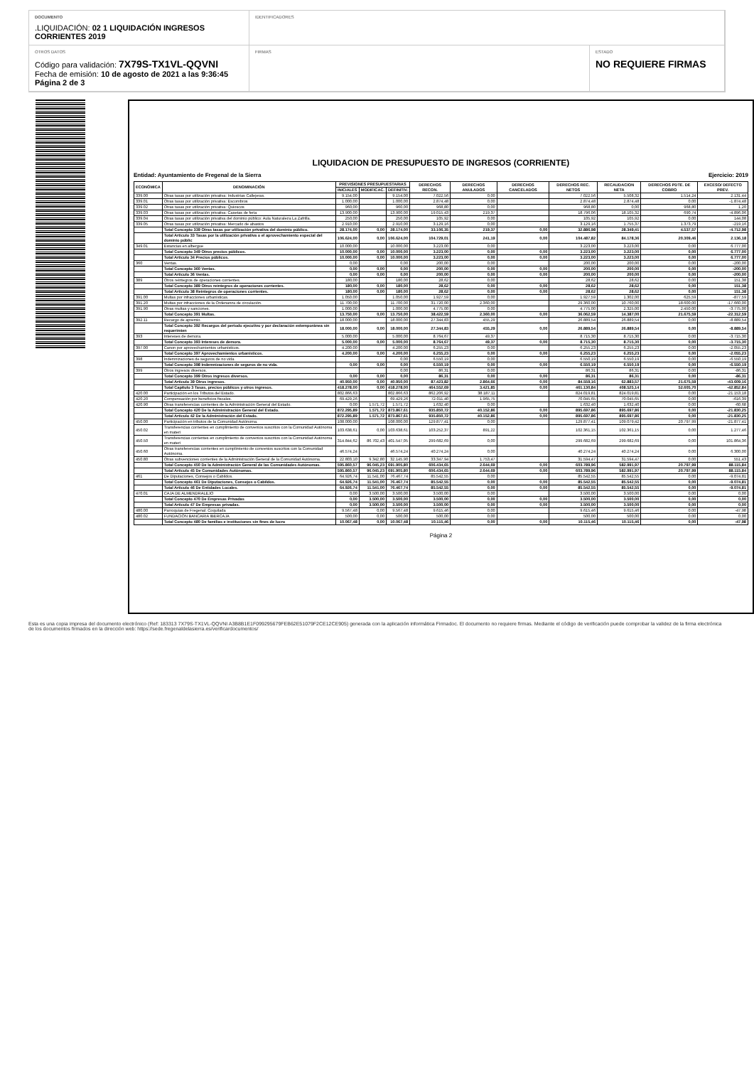DOCUMENTO
.LIQUIDACIÓN: 02 1 LIQUIDACIÓN INGRESOS CORRIENTES 2019
IDENTIFICADORES
OTROS DATOS
Código para validación: 7X79S-TX1VL-QQVNI
Fecha de emisión: 10 de agosto de 2021 a las 9:36:45
Página 2 de 3
FIRMAS
ESTADO
NO REQUIERE FIRMAS
LIQUIDACION DE PRESUPUESTO DE INGRESOS (CORRIENTE)
Entidad: Ayuntamiento de Fregenal de la Sierra Ejercicio: 2019
| ECONÓMICA | DENOMINACIÓN | PREVISIONES PRESUPUESTARIAS | | | DERECHOS RECON. | DERECHOS ANULADOS | DERECHOS CANCELADOS | DERECHOS REC. NETOS | RECAUDACION NETA | DERECHOS PDTE. DE COBRO | EXCESO/ DEFECTO PREV. |
| --- | --- | --- | --- | --- | --- | --- | --- | --- | --- | --- | --- |
| | | INICIALES | MODIFICAC. | DEFINITIV. | | | | | | | |
| 339.00 | Otras tasas por utilización privativa: Industrias Callejeras. | 9.154,00 | | 9.154,00 | 7.022,56 | 0,00 | | 7.022,56 | 5.508,32 | 1.514,24 | 2.131,44 |
| 339.01 | Otras tasas por utilización privativa: Escombros | 1.000,00 | | 1.000,00 | 2.874,48 | 0,00 | | 2.874,48 | 2.874,48 | 0,00 | -1.874,48 |
| 339.02 | Otras tasas por utilización privativa: Quioscos | 960,00 | | 960,00 | 968,80 | 0,00 | | 968,80 | 0,00 | 968,80 | 1,20 |
| 339.03 | Otras tasas por utilización privativa: Casetas de feria | 13.900,00 | | 13.900,00 | 19.015,43 | 219,37 | | 18.796,06 | 18.105,32 | 690,74 | -4.896,06 |
| 339.04 | Otras tasas por utilización privativa del dominio público: Aula Naturaleza La Zafrilla. | 250,00 | | 250,00 | 105,92 | 0,00 | | 105,92 | 105,92 | 0,00 | 144,08 |
| 339.05 | Otras tasas por utilización privativa: Mercado de abastos | 2.910,00 | | 2.910,00 | 3.129,16 | 0,00 | | 3.129,16 | 1.755,37 | 1.373,79 | -219,16 |
| | Total Concepto 339 Otras tasas por utilización privativa del dominio público. | 28.174,00 | 0,00 | 28.174,00 | 33.106,35 | 219,37 | 0,00 | 32.886,98 | 28.349,41 | 4.537,57 | -4.712,98 |
| | Total Artículo 33 Tasas por la utilización privativa o el aprovechamiento especial del dominio públic | 106.624,00 | 0,00 | 106.624,00 | 104.729,01 | 241,19 | 0,00 | 104.487,82 | 84.178,36 | 20.309,46 | 2.136,18 |
| 349.01 | Estancias en albergue | 10.000,00 | | 10.000,00 | 3.223,00 | 0,00 | | 3.223,00 | 3.223,00 | 0,00 | 6.777,00 |
| | Total Concepto 349 Otros precios públicos. | 10.000,00 | 0,00 | 10.000,00 | 3.223,00 | 0,00 | 0,00 | 3.223,00 | 3.223,00 | 0,00 | 6.777,00 |
| | Total Artículo 34 Precios públicos. | 10.000,00 | 0,00 | 10.000,00 | 3.223,00 | 0,00 | 0,00 | 3.223,00 | 3.223,00 | 0,00 | 6.777,00 |
| 360 | Ventas. | 0,00 | | 0,00 | 200,00 | 0,00 | | 200,00 | 200,00 | 0,00 | -200,00 |
| | Total Concepto 360 Ventas. | 0,00 | 0,00 | 0,00 | 200,00 | 0,00 | 0,00 | 200,00 | 200,00 | 0,00 | -200,00 |
| | Total Artículo 36 Ventas. | 0,00 | 0,00 | 0,00 | 200,00 | 0,00 | 0,00 | 200,00 | 200,00 | 0,00 | -200,00 |
| 389 | Otros reintegros de operaciones corrientes. | 180,00 | | 180,00 | 28,62 | 0,00 | | 28,62 | 28,62 | 0,00 | 151,38 |
| | Total Concepto 389 Otros reintegros de operaciones corrientes. | 180,00 | 0,00 | 180,00 | 28,62 | 0,00 | 0,00 | 28,62 | 28,62 | 0,00 | 151,38 |
| | Total Artículo 38 Reintegros de operaciones corrientes. | 180,00 | 0,00 | 180,00 | 28,62 | 0,00 | 0,00 | 28,62 | 28,62 | 0,00 | 151,38 |
| 391.00 | Multas por infracciones urbanísticas. | 1.050,00 | | 1.050,00 | 1.927,59 | 0,00 | | 1.927,59 | 1.302,00 | 625,59 | -877,59 |
| 391.20 | Multas por infracciones de la Ordenanza de circulación. | 11.700,00 | | 11.700,00 | 31.720,00 | 2.360,00 | | 29.360,00 | 10.760,00 | 18.600,00 | -17.660,00 |
| 391.90 | Otras multas y sanciones. | 1.000,00 | | 1.000,00 | 4.775,00 | 0,00 | | 4.775,00 | 2.325,00 | 2.450,00 | -3.775,00 |
| | Total Concepto 391 Multas. | 13.750,00 | 0,00 | 13.750,00 | 38.422,59 | 2.360,00 | 0,00 | 36.062,59 | 14.387,00 | 21.675,59 | -22.312,59 |
| 392.11 | Recargo de apremio. | 18.000,00 | | 18.000,00 | 27.344,83 | 455,29 | | 26.889,54 | 26.889,54 | 0,00 | -8.889,54 |
| | Total Concepto 392 Recargos del período ejecutivo y por declaración extemporánea sin requerimien | 18.000,00 | 0,00 | 18.000,00 | 27.344,83 | 455,29 | 0,00 | 26.889,54 | 26.889,54 | 0,00 | -8.889,54 |
| 393 | Intereses de demora. | 5.000,00 | | 5.000,00 | 8.764,67 | 49,37 | | 8.715,30 | 8.715,30 | 0,00 | -3.715,30 |
| | Total Concepto 393 Intereses de demora. | 5.000,00 | 0,00 | 5.000,00 | 8.764,67 | 49,37 | 0,00 | 8.715,30 | 8.715,30 | 0,00 | -3.715,30 |
| 397.00 | Canon por aprovechamientos urbanísticos. | 4.200,00 | | 4.200,00 | 6.255,23 | 0,00 | | 6.255,23 | 6.255,23 | 0,00 | -2.055,23 |
| | Total Concepto 397 Aprovechamientos urbanísticos. | 4.200,00 | 0,00 | 4.200,00 | 6.255,23 | 0,00 | 0,00 | 6.255,23 | 6.255,23 | 0,00 | -2.055,23 |
| 398 | Indemnizaciones de seguros de no vida. | | | 0,00 | 6.550,19 | 0,00 | | 6.550,19 | 6.550,19 | 0,00 | -6.550,19 |
| | Total Concepto 398 Indemnizaciones de seguros de no vida. | 0,00 | 0,00 | 0,00 | 6.550,19 | 0,00 | 0,00 | 6.550,19 | 6.550,19 | 0,00 | -6.550,19 |
| 399 | Otros ingresos diversos. | | | 0,00 | 86,31 | 0,00 | | 86,31 | 86,31 | 0,00 | -86,31 |
| | Total Concepto 399 Otros ingresos diversos. | 0,00 | 0,00 | 0,00 | 86,31 | 0,00 | 0,00 | 86,31 | 86,31 | 0,00 | -86,31 |
| | Total Artículo 39 Otros ingresos. | 40.950,00 | 0,00 | 40.950,00 | 87.423,82 | 2.864,66 | 0,00 | 84.559,16 | 62.883,57 | 21.675,59 | -43.609,16 |
| | Total Capítulo 3 Tasas, precios públicos y otros ingresos. | 418.278,00 | 0,00 | 418.278,00 | 464.552,69 | 3.421,85 | 0,00 | 461.130,84 | 408.525,14 | 52.605,70 | -42.852,84 |
| 420.00 | Participación en los Tributos del Estado. | 802.866,63 | | 802.866,63 | 862.206,92 | 38.187,11 | | 824.019,81 | 824.019,81 | 0,00 | -21.153,18 |
| 420.20 | Compensación por beneficios fiscales. | 69.429,26 | | 69.429,26 | 72.011,40 | 1.965,75 | | 70.045,65 | 70.045,65 | 0,00 | -616,39 |
| 420.90 | Otras transferencias corrientes de la Administración General del Estado. | 0,00 | 1.571,72 | 1.571,72 | 1.632,40 | 0,00 | | 1.632,40 | 1.632,40 | 0,00 | -60,68 |
| | Total Concepto 420 De la Administración General del Estado. | 872.295,89 | 1.571,72 | 873.867,61 | 935.850,72 | 40.152,86 | 0,00 | 895.697,86 | 895.697,86 | 0,00 | -21.830,25 |
| | Total Artículo 42 De la Administración del Estado. | 872.295,89 | 1.571,72 | 873.867,61 | 935.850,72 | 40.152,86 | 0,00 | 895.697,86 | 895.697,86 | 0,00 | -21.830,25 |
| 450.00 | Participación en tributos de la Comunidad Autónoma. | 108.000,00 | | 108.000,00 | 129.877,41 | 0,00 | | 129.877,41 | 109.079,42 | 20.797,99 | -21.877,41 |
| 450.02 | Transferencias corrientes en cumplimiento de convenios suscritos con la Comunidad Autónoma en materi | 103.638,61 | 0,00 | 103.638,61 | 103.252,37 | 891,22 | | 102.361,15 | 102.361,15 | 0,00 | 1.277,46 |
| 450.50 | Transferencias corrientes en cumplimiento de convenios suscritos con la Comunidad Autónoma en materi | 314.844,62 | 86.702,43 | 401.547,05 | 299.682,69 | 0,00 | | 299.682,69 | 299.682,69 | 0,00 | 101.864,36 |
| 450.60 | Otras transferencias corrientes en cumplimiento de convenios suscritos con la Comunidad Autónoma. | 46.574,24 | | 46.574,24 | 40.274,24 | 0,00 | | 40.274,24 | 40.274,24 | 0,00 | 6.300,00 |
| 450.80 | Otras subvenciones corrientes de la Administración General de la Comunidad Autónoma. | 22.803,10 | 9.342,80 | 32.145,90 | 33.347,94 | 1.753,47 | | 31.594,47 | 31.594,47 | 0,00 | 551,43 |
| | Total Concepto 450 De la Administración General de las Comunidades Autónomas. | 595.860,57 | 96.045,23 | 691.905,80 | 606.434,65 | 2.644,69 | 0,00 | 603.789,96 | 582.991,97 | 20.797,99 | 88.115,84 |
| | Total Artículo 45 De Comunidades Autónomas. | 595.860,57 | 96.045,23 | 691.905,80 | 606.434,65 | 2.644,69 | 0,00 | 603.789,96 | 582.991,97 | 20.797,99 | 88.115,84 |
| 461 | De Diputaciones, Consejos o Cabildos. | 64.926,74 | 11.541,00 | 76.467,74 | 85.542,55 | 0,00 | | 85.542,55 | 85.542,55 | 0,00 | -9.074,81 |
| | Total Concepto 461 De Diputaciones, Consejos o Cabildos. | 64.926,74 | 11.541,00 | 76.467,74 | 85.542,55 | 0,00 | 0,00 | 85.542,55 | 85.542,55 | 0,00 | -9.074,81 |
| | Total Artículo 46 De Entidades Locales. | 64.926,74 | 11.541,00 | 76.467,74 | 85.542,55 | 0,00 | 0,00 | 85.542,55 | 85.542,55 | 0,00 | -9.074,81 |
| 470.01 | CAJA DE ALMENDRALEJO | 0,00 | 3.500,00 | 3.500,00 | 3.500,00 | 0,00 | | 3.500,00 | 3.500,00 | 0,00 | 0,00 |
| | Total Concepto 470 De Empresas Privadas | 0,00 | 3.500,00 | 3.500,00 | 3.500,00 | 0,00 | 0,00 | 3.500,00 | 3.500,00 | 0,00 | 0,00 |
| | Total Artículo 47 De Empresas privadas. | 0,00 | 3.500,00 | 3.500,00 | 3.500,00 | 0,00 | 0,00 | 3.500,00 | 3.500,00 | 0,00 | 0,00 |
| 480.00 | Parroquias de Fregenal: Coquilada | 9.567,48 | 0,00 | 9.567,48 | 9.615,46 | 0,00 | | 9.615,46 | 9.615,46 | 0,00 | -47,98 |
| 480.02 | FUNDACIÓN BANCARIA IBERCAJA | 500,00 | 0,00 | 500,00 | 500,00 | 0,00 | | 500,00 | 500,00 | 0,00 | 0,00 |
| | Total Concepto 480 De familias e instituciones sin fines de lucro | 10.067,48 | 0,00 | 10.067,48 | 10.115,46 | 0,00 | 0,00 | 10.115,46 | 10.115,46 | 0,00 | -47,98 |
Página 2
Esta es una copia impresa del documento electrónico (Ref: 183313 7X79S-TX1VL-QQVNI A3B8B1E1F099295679FEB62E51079F2CE12CE905) generada con la aplicación informática Firmadoc. El documento no requiere firmas. Mediante el código de verificación puede comprobar la validez de la firma electrónica de los documentos firmados en la dirección web: https://sede.fregenaldelasierra.es/verificardocumentos/